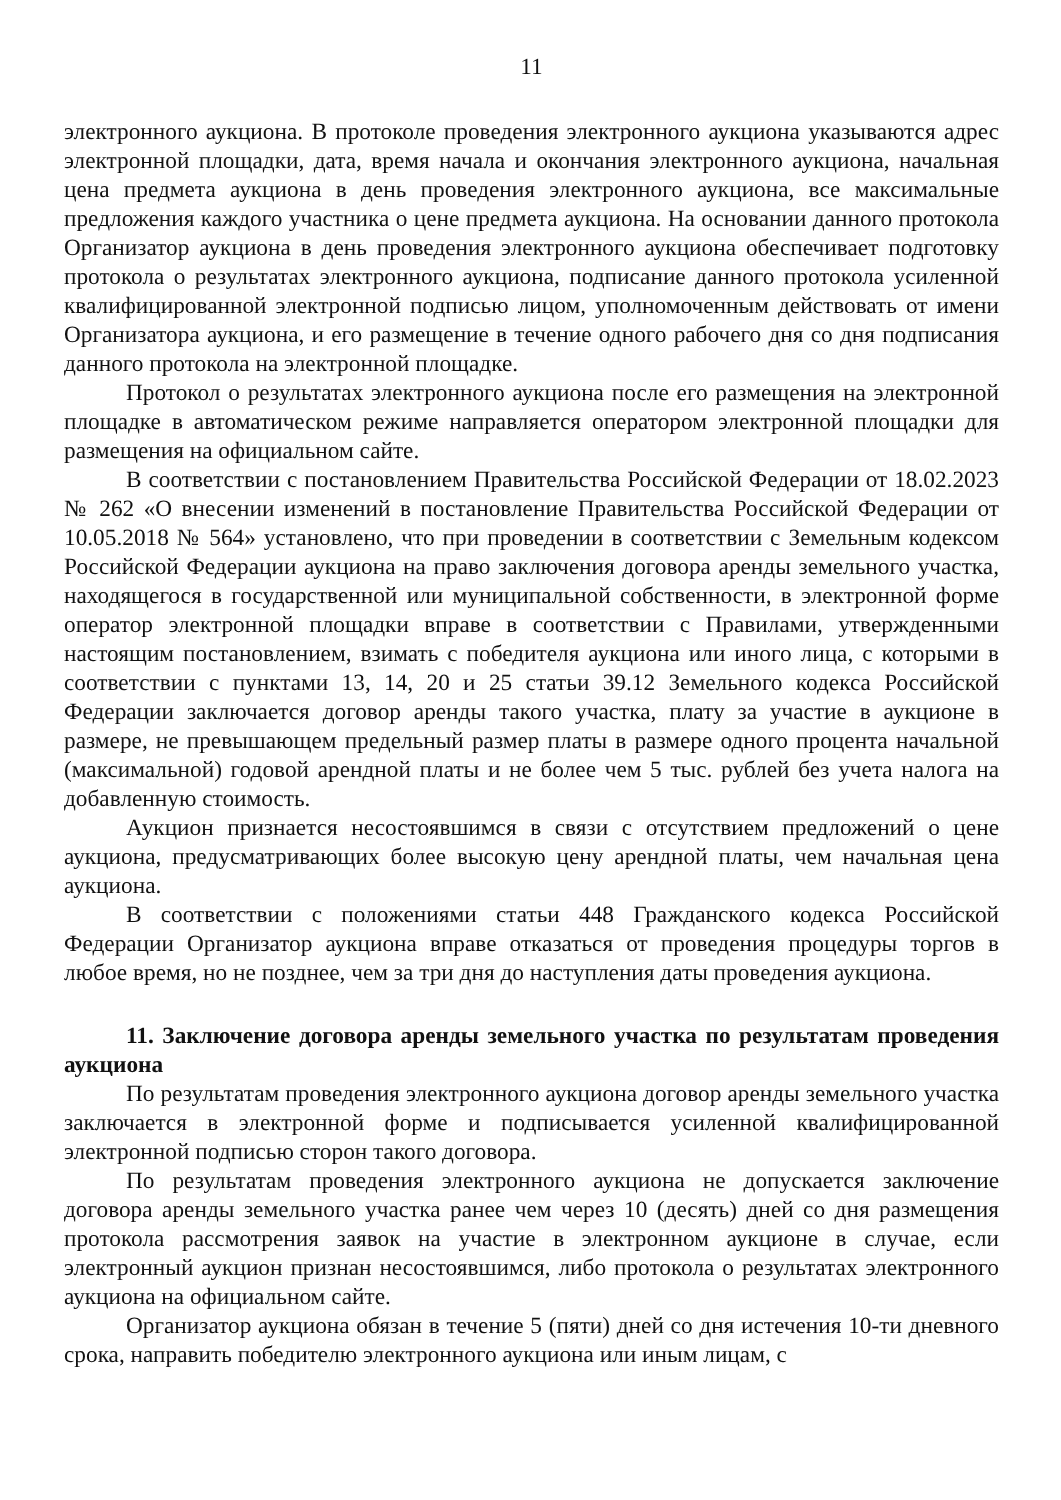11
электронного аукциона. В протоколе проведения электронного аукциона указываются адрес электронной площадки, дата, время начала и окончания электронного аукциона, начальная цена предмета аукциона в день проведения электронного аукциона, все максимальные предложения каждого участника о цене предмета аукциона. На основании данного протокола Организатор аукциона в день проведения электронного аукциона обеспечивает подготовку протокола о результатах электронного аукциона, подписание данного протокола усиленной квалифицированной электронной подписью лицом, уполномоченным действовать от имени Организатора аукциона, и его размещение в течение одного рабочего дня со дня подписания данного протокола на электронной площадке.
Протокол о результатах электронного аукциона после его размещения на электронной площадке в автоматическом режиме направляется оператором электронной площадки для размещения на официальном сайте.
В соответствии с постановлением Правительства Российской Федерации от 18.02.2023 № 262 «О внесении изменений в постановление Правительства Российской Федерации от 10.05.2018 № 564» установлено, что при проведении в соответствии с Земельным кодексом Российской Федерации аукциона на право заключения договора аренды земельного участка, находящегося в государственной или муниципальной собственности, в электронной форме оператор электронной площадки вправе в соответствии с Правилами, утвержденными настоящим постановлением, взимать с победителя аукциона или иного лица, с которыми в соответствии с пунктами 13, 14, 20 и 25 статьи 39.12 Земельного кодекса Российской Федерации заключается договор аренды такого участка, плату за участие в аукционе в размере, не превышающем предельный размер платы в размере одного процента начальной (максимальной) годовой арендной платы и не более чем 5 тыс. рублей без учета налога на добавленную стоимость.
Аукцион признается несостоявшимся в связи с отсутствием предложений о цене аукциона, предусматривающих более высокую цену арендной платы, чем начальная цена аукциона.
В соответствии с положениями статьи 448 Гражданского кодекса Российской Федерации Организатор аукциона вправе отказаться от проведения процедуры торгов в любое время, но не позднее, чем за три дня до наступления даты проведения аукциона.
11. Заключение договора аренды земельного участка по результатам проведения аукциона
По результатам проведения электронного аукциона договор аренды земельного участка заключается в электронной форме и подписывается усиленной квалифицированной электронной подписью сторон такого договора.
По результатам проведения электронного аукциона не допускается заключение договора аренды земельного участка ранее чем через 10 (десять) дней со дня размещения протокола рассмотрения заявок на участие в электронном аукционе в случае, если электронный аукцион признан несостоявшимся, либо протокола о результатах электронного аукциона на официальном сайте.
Организатор аукциона обязан в течение 5 (пяти) дней со дня истечения 10-ти дневного срока, направить победителю электронного аукциона или иным лицам, с